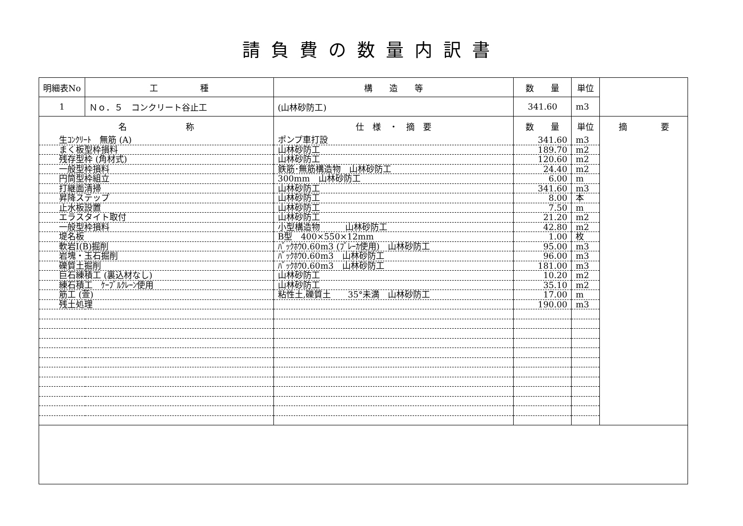請負費の数量内訳書
| 明細表No | 工 種 | 構 造 等 | 数 量 | 単位 | |
| 1 | Ｎｏ．５ コンクリート谷止工 | (山林砂防工) | 341.60 | m3 | |
| 名 称 | | 仕 様 ・ 摘 要 | 数 量 | 単位 | 摘 要 |
| 生ｺﾝｸﾘｰﾄ 無筋 (A) | | ポンプ車打設 | 341.60 | m3 | |
| まく板型枠損料 | | 山林砂防工 | 189.70 | m2 | |
| 残存型枠 (角材式) | | 山林砂防工 | 120.60 | m2 | |
| 一般型枠損料 | | 鉄筋･無筋構造物 山林砂防工 | 24.40 | m2 | |
| 円筒型枠組立 | | 300mm 山林砂防工 | 6.00 | m | |
| 打継面清掃 | | 山林砂防工 | 341.60 | m3 | |
| 昇降ステップ | | 山林砂防工 | 8.00 | 本 | |
| 止水板設置 | | 山林砂防工 | 7.50 | m | |
| エラスタイト取付 | | 山林砂防工 | 21.20 | m2 | |
| 一般型枠損料 | | 小型構造物 山林砂防工 | 42.80 | m2 | |
| 堤名板 | | B型 400×550×12mm | 1.00 | 枚 | |
| 軟岩Ⅰ(B)掘削 | | ﾊﾞｯｸﾎｳ0.60m3 (ﾌﾞﾚｰｶ使用) 山林砂防工 | 95.00 | m3 | |
| 岩塊・玉石掘削 | | ﾊﾞｯｸﾎｳ0.60m3 山林砂防工 | 96.00 | m3 | |
| 礫質土掘削 | | ﾊﾞｯｸﾎｳ0.60m3 山林砂防工 | 181.00 | m3 | |
| 巨石練積工 (裏込材なし) | | 山林砂防工 | 10.20 | m2 | |
| 練石積工 ｹｰﾌﾞﾙｸﾚｰﾝ使用 | | 山林砂防工 | 35.10 | m2 | |
| 筋工 (萱) | | 粘性土,礫質土 35°未満 山林砂防工 | 17.00 | m | |
| 残土処理 | | | 190.00 | m3 | |